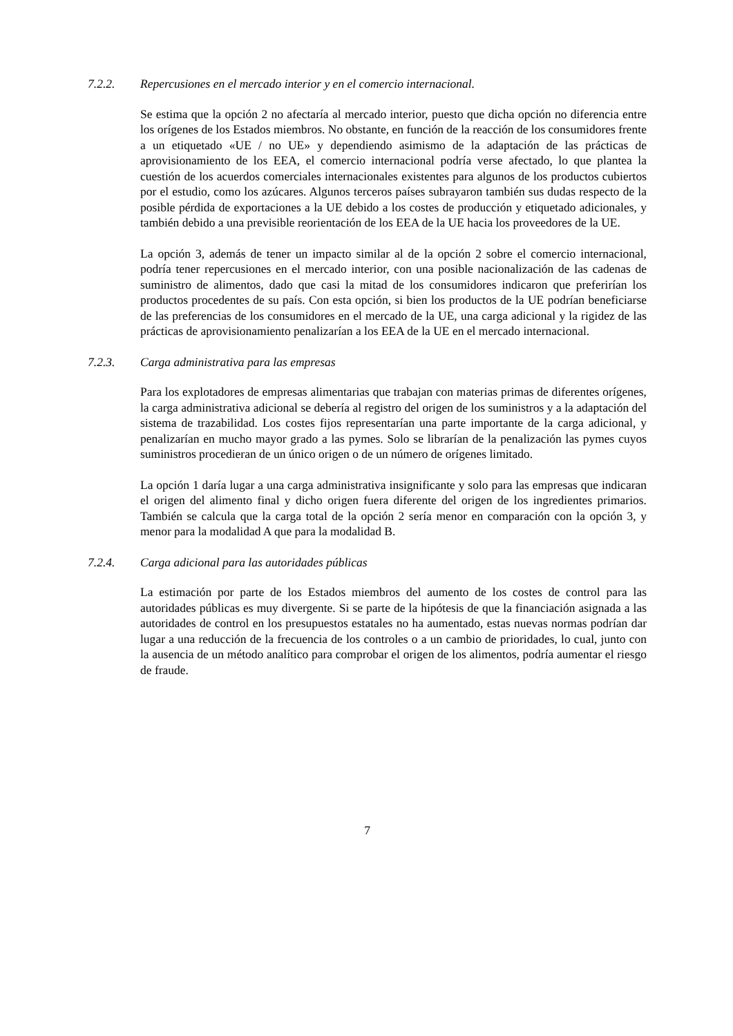7.2.2. Repercusiones en el mercado interior y en el comercio internacional.
Se estima que la opción 2 no afectaría al mercado interior, puesto que dicha opción no diferencia entre los orígenes de los Estados miembros. No obstante, en función de la reacción de los consumidores frente a un etiquetado «UE / no UE» y dependiendo asimismo de la adaptación de las prácticas de aprovisionamiento de los EEA, el comercio internacional podría verse afectado, lo que plantea la cuestión de los acuerdos comerciales internacionales existentes para algunos de los productos cubiertos por el estudio, como los azúcares. Algunos terceros países subrayaron también sus dudas respecto de la posible pérdida de exportaciones a la UE debido a los costes de producción y etiquetado adicionales, y también debido a una previsible reorientación de los EEA de la UE hacia los proveedores de la UE.
La opción 3, además de tener un impacto similar al de la opción 2 sobre el comercio internacional, podría tener repercusiones en el mercado interior, con una posible nacionalización de las cadenas de suministro de alimentos, dado que casi la mitad de los consumidores indicaron que preferirían los productos procedentes de su país. Con esta opción, si bien los productos de la UE podrían beneficiarse de las preferencias de los consumidores en el mercado de la UE, una carga adicional y la rigidez de las prácticas de aprovisionamiento penalizarían a los EEA de la UE en el mercado internacional.
7.2.3. Carga administrativa para las empresas
Para los explotadores de empresas alimentarias que trabajan con materias primas de diferentes orígenes, la carga administrativa adicional se debería al registro del origen de los suministros y a la adaptación del sistema de trazabilidad. Los costes fijos representarían una parte importante de la carga adicional, y penalizarían en mucho mayor grado a las pymes. Solo se librarían de la penalización las pymes cuyos suministros procedieran de un único origen o de un número de orígenes limitado.
La opción 1 daría lugar a una carga administrativa insignificante y solo para las empresas que indicaran el origen del alimento final y dicho origen fuera diferente del origen de los ingredientes primarios. También se calcula que la carga total de la opción 2 sería menor en comparación con la opción 3, y menor para la modalidad A que para la modalidad B.
7.2.4. Carga adicional para las autoridades públicas
La estimación por parte de los Estados miembros del aumento de los costes de control para las autoridades públicas es muy divergente. Si se parte de la hipótesis de que la financiación asignada a las autoridades de control en los presupuestos estatales no ha aumentado, estas nuevas normas podrían dar lugar a una reducción de la frecuencia de los controles o a un cambio de prioridades, lo cual, junto con la ausencia de un método analítico para comprobar el origen de los alimentos, podría aumentar el riesgo de fraude.
7